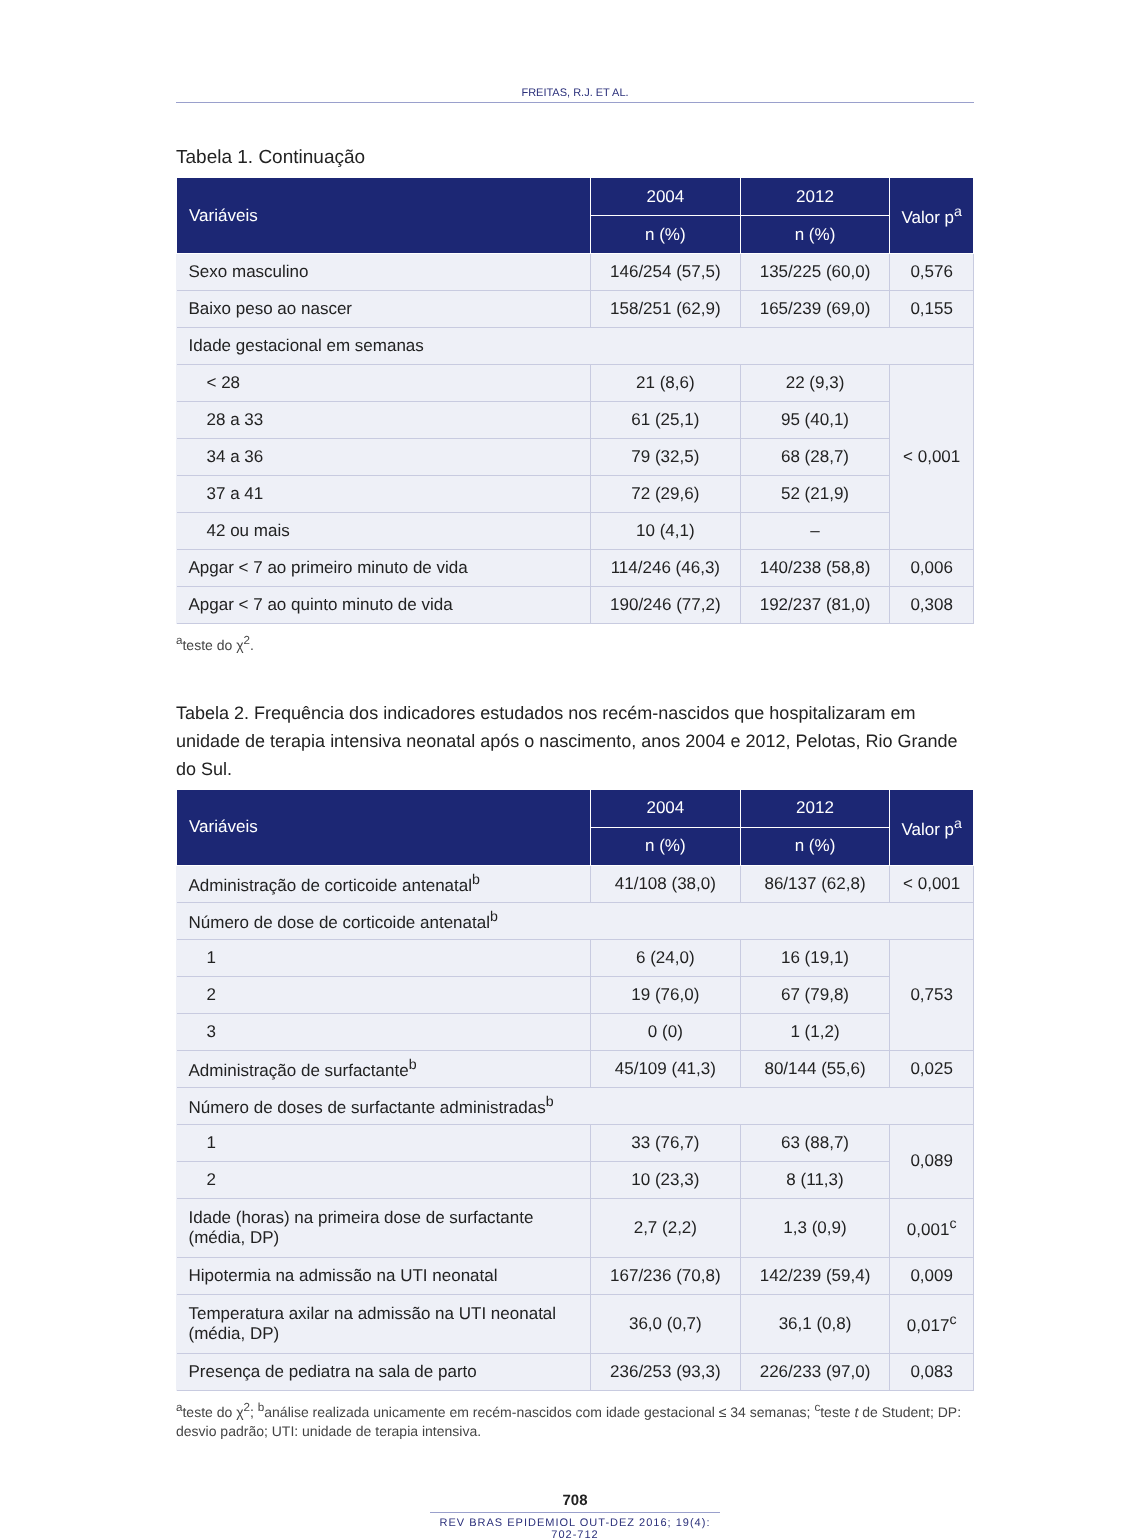FREITAS, R.J. ET AL.
Tabela 1. Continuação
| Variáveis | 2004 | 2012 | Valor p<sup>a</sup> |
| --- | --- | --- | --- |
| | n (%) | n (%) | |
| Sexo masculino | 146/254 (57,5) | 135/225 (60,0) | 0,576 |
| Baixo peso ao nascer | 158/251 (62,9) | 165/239 (69,0) | 0,155 |
| Idade gestacional em semanas | | | |
| < 28 | 21 (8,6) | 22 (9,3) | < 0,001 |
| 28 a 33 | 61 (25,1) | 95 (40,1) | |
| 34 a 36 | 79 (32,5) | 68 (28,7) | |
| 37 a 41 | 72 (29,6) | 52 (21,9) | |
| 42 ou mais | 10 (4,1) | – | |
| Apgar < 7 ao primeiro minuto de vida | 114/246 (46,3) | 140/238 (58,8) | 0,006 |
| Apgar < 7 ao quinto minuto de vida | 190/246 (77,2) | 192/237 (81,0) | 0,308 |
<sup>a</sup> teste do χ<sup>2</sup>.
Tabela 2. Frequência dos indicadores estudados nos recém-nascidos que hospitalizaram em unidade de terapia intensiva neonatal após o nascimento, anos 2004 e 2012, Pelotas, Rio Grande do Sul.
| Variáveis | 2004 | 2012 | Valor p<sup>a</sup> |
| --- | --- | --- | --- |
| | n (%) | n (%) | |
| Administração de corticoide antenatal<sup>b</sup> | 41/108 (38,0) | 86/137 (62,8) | < 0,001 |
| Número de dose de corticoide antenatal<sup>b</sup> | | | |
| 1 | 6 (24,0) | 16 (19,1) | 0,753 |
| 2 | 19 (76,0) | 67 (79,8) | |
| 3 | 0 (0) | 1 (1,2) | |
| Administração de surfactante<sup>b</sup> | 45/109 (41,3) | 80/144 (55,6) | 0,025 |
| Número de doses de surfactante administradas<sup>b</sup> | | | |
| 1 | 33 (76,7) | 63 (88,7) | 0,089 |
| 2 | 10 (23,3) | 8 (11,3) | |
| Idade (horas) na primeira dose de surfactante (média, DP) | 2,7 (2,2) | 1,3 (0,9) | 0,001<sup>c</sup> |
| Hipotermia na admissão na UTI neonatal | 167/236 (70,8) | 142/239 (59,4) | 0,009 |
| Temperatura axilar na admissão na UTI neonatal (média, DP) | 36,0 (0,7) | 36,1 (0,8) | 0,017<sup>c</sup> |
| Presença de pediatra na sala de parto | 236/253 (93,3) | 226/233 (97,0) | 0,083 |
<sup>a</sup> teste do χ<sup>2</sup>; <sup>b</sup>análise realizada unicamente em recém-nascidos com idade gestacional ≤ 34 semanas; <sup>c</sup>teste t de Student; DP: desvio padrão; UTI: unidade de terapia intensiva.
708
REV BRAS EPIDEMIOL OUT-DEZ 2016; 19(4): 702-712